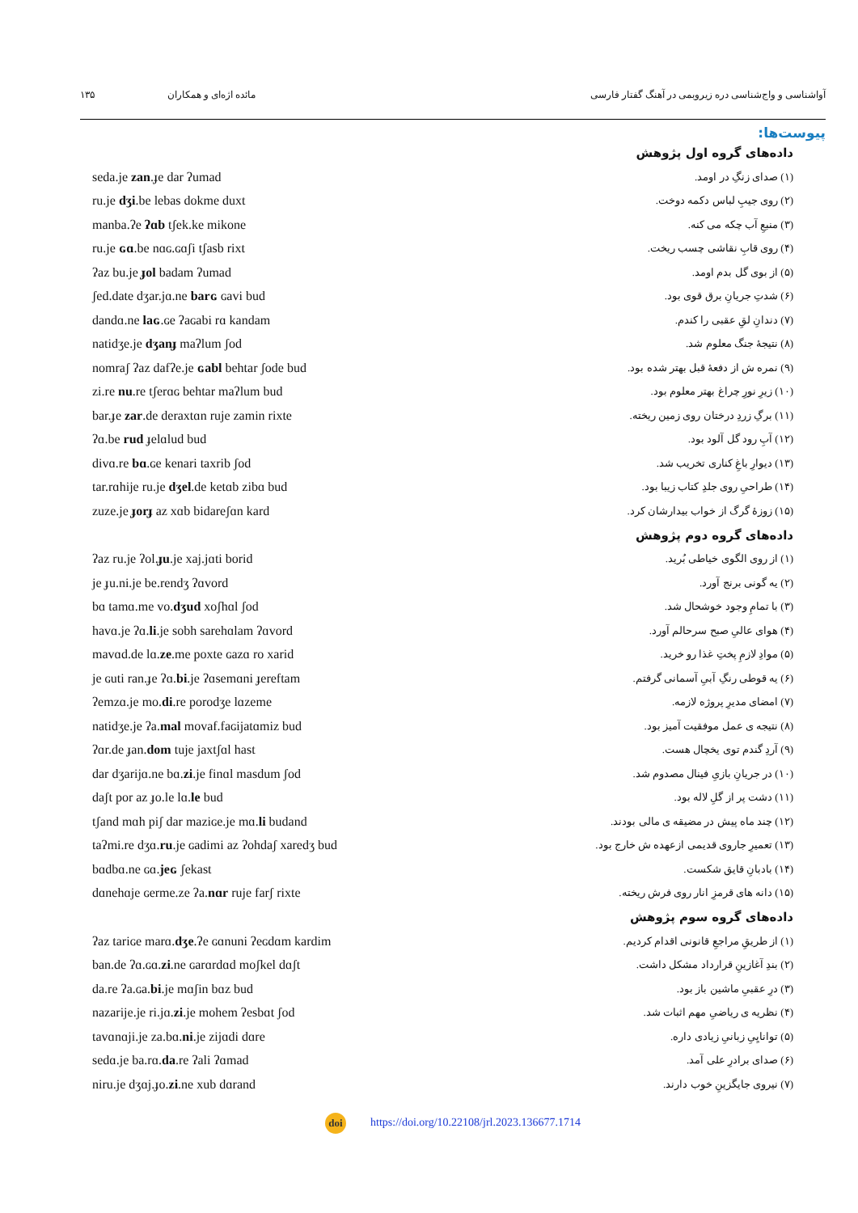آواشناسی و واج‌شناسی دره زیروبمی در آهنگ گفتار فارسی مائده اژه‌ای و همکاران ۱۳۵
پیوست‌ها:
| | داده‌های گروه اول پژوهش |
| seda.je zan .ɟe dar ʔumad | (۱) صدای زنگِ در اومد. |
| ru.je dʒi .be lebas dokme duxt | (۲) روی جیبِ لباس دکمه دوخت. |
| manba.ʔe ʔɑb tʃek.ke mikone | (۳) منبعِ آب چکه می کنه. |
| ru.je ɢɑ .be nɑɢ.ɢɑʃi tʃasb rixt | (۴) روی قابِ نقاشی چسب ریخت. |
| ʔaz bu.je ɟol badam ʔumad | (۵) از بوی گل بدم اومد. |
| ʃed.date dʒar.jɑ.ne barɢ ɢavi bud | (۶) شدتِ جریانِ برق قوی بود. |
| dandɑ.ne laɢ .ɢe ʔaɢabi rɑ kandam | (۷) دندانِ لقِ عقبی را کندم. |
| natidʒe.je dʒanɟ maʔlum ʃod | (۸) نتیجهٔ جنگ معلوم شد. |
| nomraʃ ʔaz dafʔe.je ɢabl behtar ʃode bud | (۹) نمره ش از دفعهٔ قبل بهتر شده بود. |
| zi.re nu .re tʃerɑɢ behtar maʔlum bud | (۱۰) زیرِ نورِ چراغ بهتر معلوم بود. |
| bar.ɟe zar .de deraxtɑn ruje zamin rixte | (۱۱) برگِ زردِ درختان روی زمین ریخته. |
| ʔɑ.be rud ɟelɑlud bud | (۱۲) آبِ رود گل آلود بود. |
| divɑ.re bɑ .ɢe kenari taxrib ʃod | (۱۳) دیوارِ باغِ کناری تخریب شد. |
| tar.rɑhije ru.je dʒel .de ketɑb zibɑ bud | (۱۴) طراحیِ روی جلدِ کتاب زیبا بود. |
| zuze.je ɟorɟ az xɑb bidareʃɑn kard | (۱۵) زوزهٔ گرگ از خواب بیدارشان کرد. |
| | داده‌های گروه دوم پژوهش |
| ʔaz ru.je ʔol. ɟu .je xaj.jɑti borid | (۱) از روی الگوی خیاطی بُرید. |
| je ɟu.ni.je be.rendʒ ʔɑvord | (۲) یه گونی برنج آورد. |
| bɑ tamɑ.me vo. dʒud xoʃhɑl ʃod | (۳) با تمامِ وجود خوشحال شد. |
| havɑ.je ʔɑ. li .je sobh sarehɑlam ʔɑvord | (۴) هوای عالیِ صبح سرحالم آورد. |
| mavɑd.de lɑ. ze .me poxte ɢazɑ ro xarid | (۵) موادِ لازمِ پختِ غذا رو خرید. |
| je ɢuti ran.ɟe ʔɑ. bi .je ʔɑsemɑni ɟereftam | (۶) یه قوطی رنگِ آبیِ آسمانی گرفتم. |
| ʔemzɑ.je mo. di .re porodʒe lɑzeme | (۷) امضای مدیرِ پروژه لازمه. |
| natidʒe.je ʔa. mal movaf.faɢijatɑmiz bud | (۸) نتیجه ی عمل موفقیت آمیز بود. |
| ʔɑr.de ɟan. dom tuje jaxtʃɑl hast | (۹) آردِ گندم توی یخچال هست. |
| dar dʒarijɑ.ne bɑ. zi .je finɑl masdum ʃod | (۱۰) در جریانِ بازیِ فینال مصدوم شد. |
| daʃt por az ɟo.le lɑ. le bud | (۱۱) دشت پر از گلِ لاله بود. |
| tʃand mɑh piʃ dar maziɢe.je mɑ. li budand | (۱۲) چند ماه پیش در مضیقه ی مالی بودند. |
| taʔmi.re dʒɑ. ru .je ɢadimi az ʔohdaʃ xaredʒ bud | (۱۳) تعمیرِ جاروی قدیمی ازعهده ش خارج بود. |
| bɑdbɑ.ne ɢɑ. jeɢ ʃekast | (۱۴) بادبانِ قایق شکست. |
| dɑnehɑje ɢerme.ze ʔa. nɑr ruje farʃ rixte | (۱۵) دانه های قرمزِ انار روی فرش ریخته. |
| | داده‌های گروه سوم پژوهش |
| ʔaz tariɢe marɑ. dʒe .ʔe ɢɑnuni ʔeɢdɑm kardim | (۱) از طریقِ مراجعِ قانونی اقدام کردیم. |
| ban.de ʔɑ.ɢɑ. zi .ne ɢarɑrdɑd moʃkel dɑʃt | (۲) بندِ آغازینِ قرارداد مشکل داشت. |
| da.re ʔa.ɢa. bi .je mɑʃin bɑz bud | (۳) درِ عقبیِ ماشین باز بود. |
| nazarije.je ri.jɑ. zi .je mohem ʔesbɑt ʃod | (۴) نظریه ی ریاضیِ مهم اثبات شد. |
| tavɑnɑji.je za.bɑ. ni .je zijɑdi dɑre | (۵) توانایِیِ زبانیِ زیادی داره. |
| sedɑ.je ba.rɑ. da .re ʔali ʔɑmad | (۶) صدای برادرِ علی آمد. |
| niru.je dʒɑj.ɟo. zi .ne xub dɑrand | (۷) نیروی جایگزینِ خوب دارند. |
doi https://doi.org/10.22108/jrl.2023.136677.1714